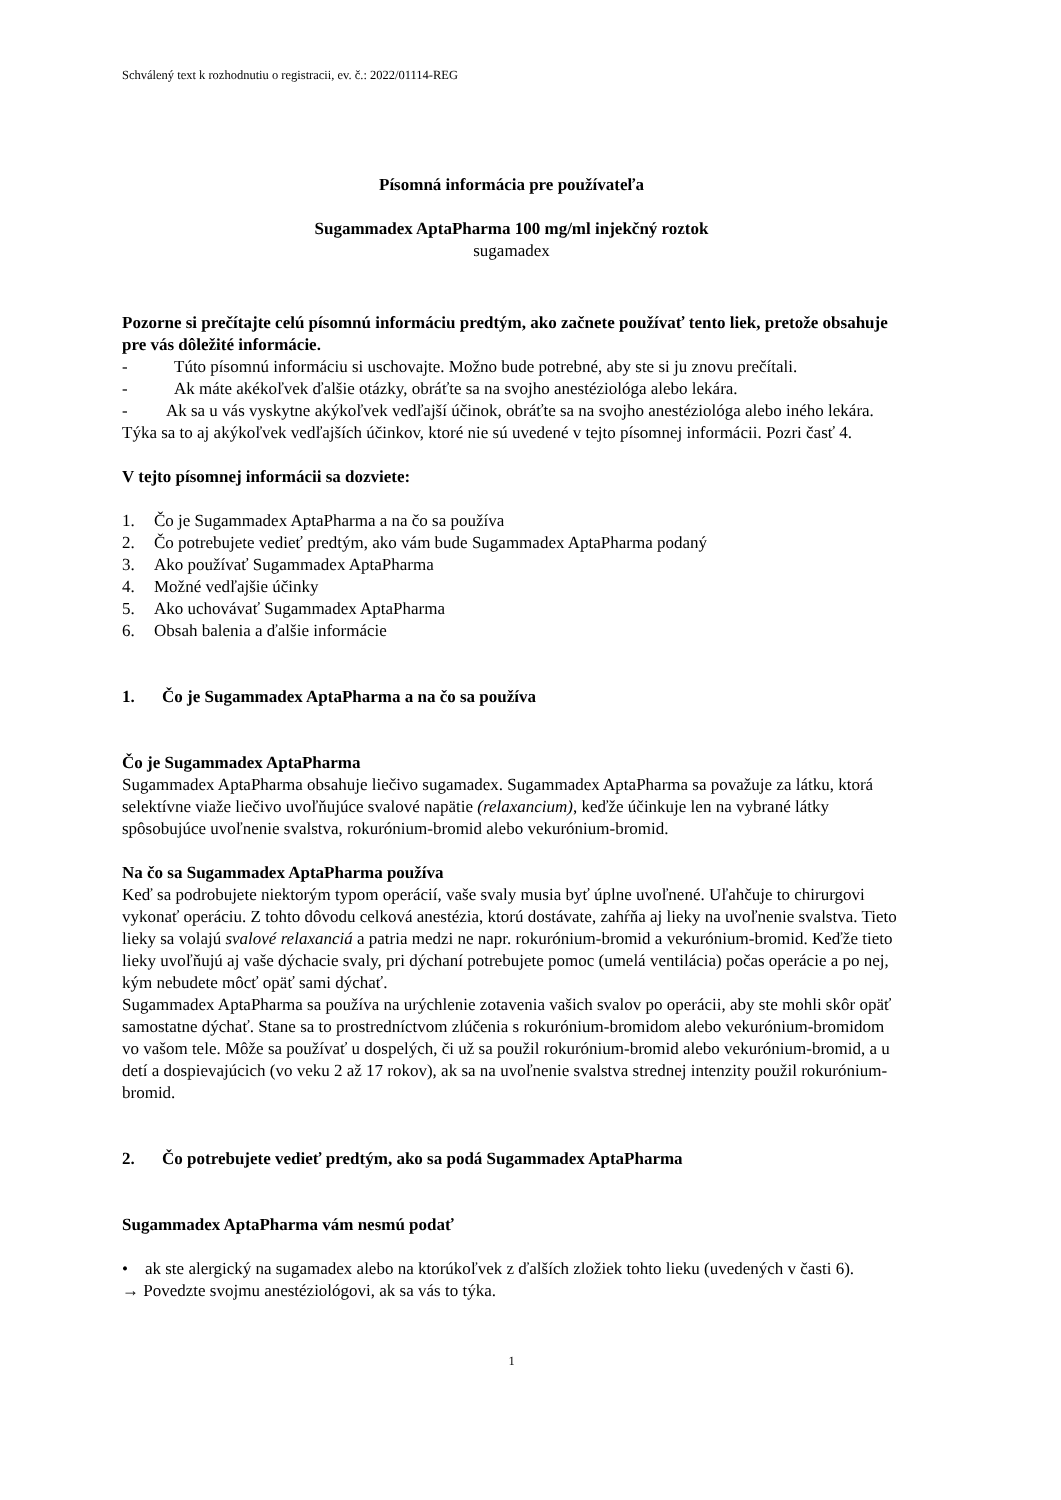Schválený text k rozhodnutiu o registracii, ev. č.: 2022/01114-REG
Písomná informácia pre používateľa
Sugammadex AptaPharma 100 mg/ml injekčný roztok
sugamadex
Pozorne si prečítajte celú písomnú informáciu predtým, ako začnete používať tento liek, pretože obsahuje pre vás dôležité informácie.
- Túto písomnú informáciu si uschovajte. Možno bude potrebné, aby ste si ju znovu prečítali.
- Ak máte akékoľvek ďalšie otázky, obráťte sa na svojho anestéziológa alebo lekára.
- Ak sa u vás vyskytne akýkoľvek vedľajší účinok, obráťte sa na svojho anestéziológa alebo iného lekára. Týka sa to aj akýkoľvek vedľajších účinkov, ktoré nie sú uvedené v tejto písomnej informácii. Pozri časť 4.
V tejto písomnej informácii sa dozviete:
1. Čo je Sugammadex AptaPharma a na čo sa používa
2. Čo potrebujete vedieť predtým, ako vám bude Sugammadex AptaPharma podaný
3. Ako používať Sugammadex AptaPharma
4. Možné vedľajšie účinky
5. Ako uchovávať Sugammadex AptaPharma
6. Obsah balenia a ďalšie informácie
1. Čo je Sugammadex AptaPharma a na čo sa používa
Čo je Sugammadex AptaPharma
Sugammadex AptaPharma obsahuje liečivo sugamadex. Sugammadex AptaPharma sa považuje za látku, ktorá selektívne viaže liečivo uvoľňujúce svalové napätie (relaxancium), keďže účinkuje len na vybrané látky spôsobujúce uvoľnenie svalstva, rokurónium-bromid alebo vekurónium-bromid.
Na čo sa Sugammadex AptaPharma používa
Keď sa podrobujete niektorým typom operácií, vaše svaly musia byť úplne uvoľnené. Uľahčuje to chirurgovi vykonať operáciu. Z tohto dôvodu celková anestézia, ktorú dostávate, zahŕňa aj lieky na uvoľnenie svalstva. Tieto lieky sa volajú svalové relaxanciá a patria medzi ne napr. rokurónium-bromid a vekurónium-bromid. Keďže tieto lieky uvoľňujú aj vaše dýchacie svaly, pri dýchaní potrebujete pomoc (umelá ventilácia) počas operácie a po nej, kým nebudete môcť opäť sami dýchať.
Sugammadex AptaPharma sa používa na urýchlenie zotavenia vašich svalov po operácii, aby ste mohli skôr opäť samostatne dýchať. Stane sa to prostredníctvom zlúčenia s rokurónium-bromidom alebo vekurónium-bromidom vo vašom tele. Môže sa používať u dospelých, či už sa použil rokurónium-bromid alebo vekurónium-bromid, a u detí a dospievajúcich (vo veku 2 až 17 rokov), ak sa na uvoľnenie svalstva strednej intenzity použil rokurónium-bromid.
2. Čo potrebujete vedieť predtým, ako sa podá Sugammadex AptaPharma
Sugammadex AptaPharma vám nesmú podať
• ak ste alergický na sugamadex alebo na ktorúkoľvek z ďalších zložiek tohto lieku (uvedených v časti 6).
→ Povedzte svojmu anestéziológovi, ak sa vás to týka.
1